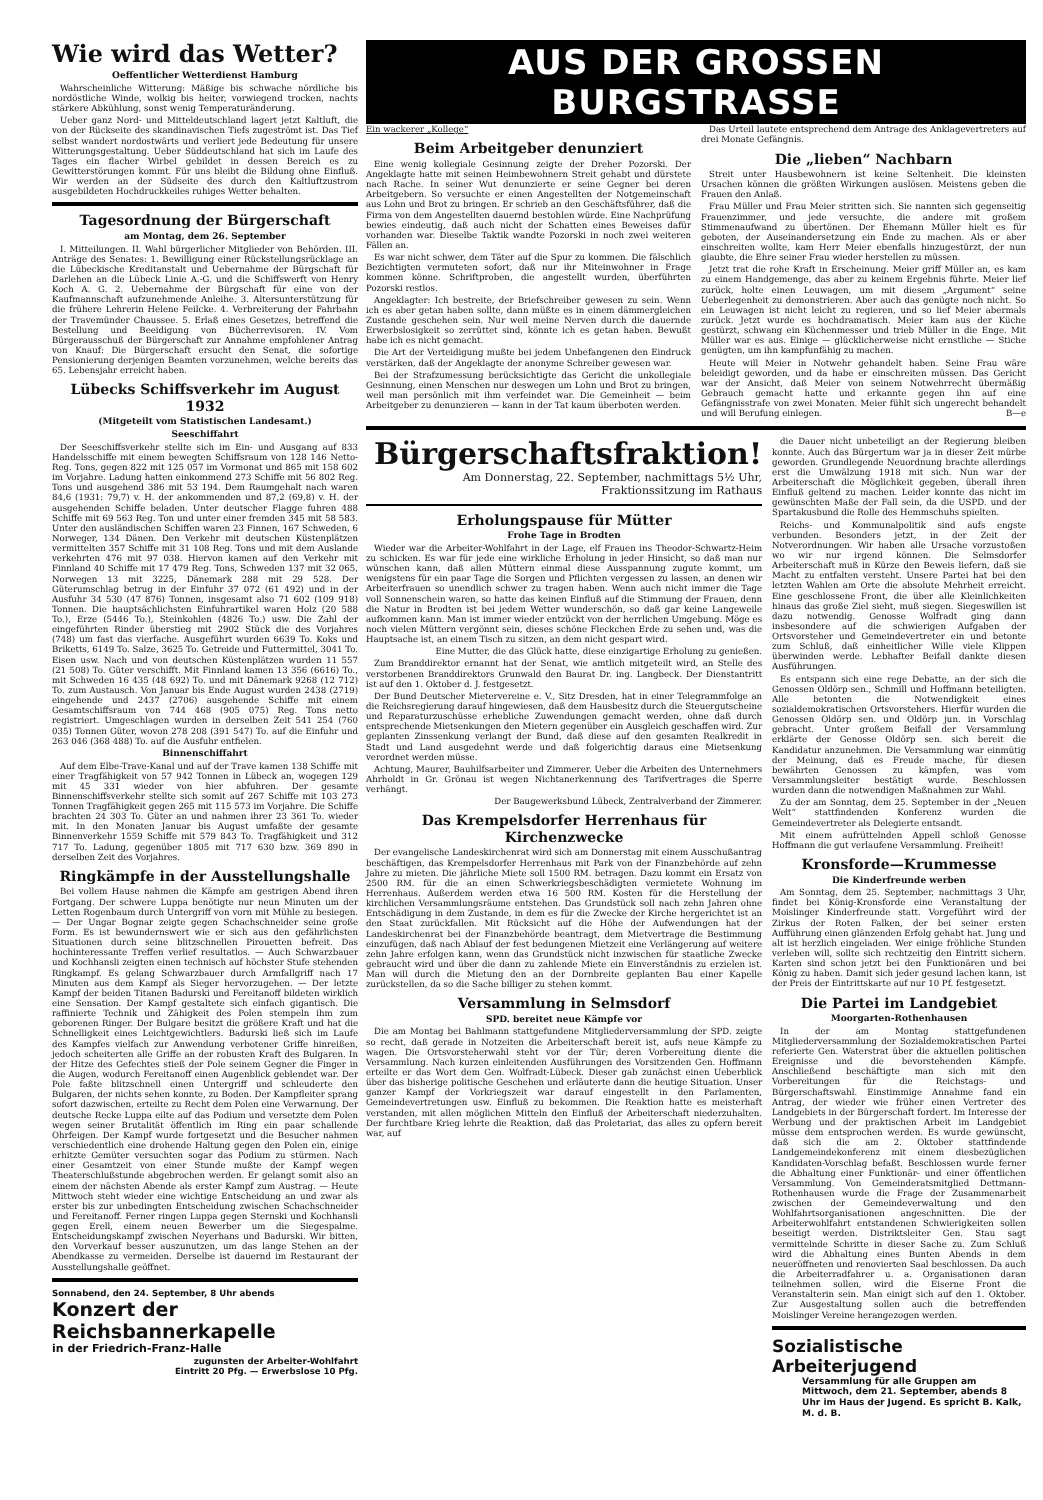Wie wird das Wetter?
Oeffentlicher Wetterdienst Hamburg
Wahrscheinliche Witterung: Mäßige bis schwache nördliche bis nordöstliche Winde, wolkig bis heiter, vorwiegend trocken, nachts stärkere Abkühlung, sonst wenig Temperaturänderung.
Ueber ganz Nord- und Mitteldeutschland lagert jetzt Kaltluft, die von der Rückseite des skandinavischen Tiefs zugeströmt ist. Das Tief selbst wandert nordostwärts und verliert jede Bedeutung für unsere Witterungsgestaltung. Ueber Süddeutschland hat sich im Laufe des Tages ein flacher Wirbel gebildet in dessen Bereich es zu Gewitterstörungen kommt. Für uns bleibt die Bildung ohne Einfluß. Wir werden an der Südseite des durch den Kaltluftzustrom ausgebildeten Hochdruckkeiles ruhiges Wetter behalten.
Tagesordnung der Bürgerschaft
am Montag, dem 26. September
I. Mitteilungen. II. Wahl bürgerlicher Mitglieder von Behörden. III. Anträge des Senates: 1. Bewilligung einer Rückstellungsrücklage an die Lübeckische Kreditanstalt und Uebernahme der Bürgschaft für Darlehen an die Lübeck Linie A.-G. und die Schiffswerft von Henry Koch A. G. 2. Uebernahme der Bürgschaft für eine von der Kaufmannschaft aufzunehmende Anleihe. 3. Altersunterstützung für die frühere Lehrerin Helene Feilcke. 4. Verbreiterung der Fahrbahn der Travemünder Chaussee. 5. Erlaß eines Gesetzes, betreffend die Bestellung und Beeidigung von Bücherrevisoren. IV. Vom Bürgerausschuß der Bürgerschaft zur Annahme empfohlener Antrag von Knauf: Die Bürgerschaft ersucht den Senat, die sofortige Pensionierung derjenigen Beamten vorzunehmen, welche bereits das 65. Lebensjahr erreicht haben.
Lübecks Schiffsverkehr im August 1932
(Mitgeteilt vom Statistischen Landesamt.)
Seeschiffahrt
Der Seeschiffsverkehr stellte sich im Ein- und Ausgang auf 833 Handelsschiffe mit einem bewegten Schiffsraum von 128 146 Netto-Reg. Tons, gegen 822 mit 125 057 im Vormonat und 865 mit 158 602 im Vorjahre. Ladung hatten einkommend 273 Schiffe mit 56 802 Reg. Tons und ausgehend 386 mit 53 194. Dem Raumgehalt nach waren 84,6 (1931: 79,7) v. H. der ankommenden und 87,2 (69,8) v. H. der ausgehenden Schiffe beladen. Unter deutscher Flagge fuhren 488 Schiffe mit 69 563 Reg. Ton und unter einer fremden 345 mit 58 583. Unter den ausländischen Schiffen waren 23 Finnen, 167 Schweden, 6 Norweger, 134 Dänen. Den Verkehr mit deutschen Küstenplätzen vermittelten 357 Schiffe mit 31 108 Reg. Tons und mit dem Auslande verkehrten 476 mit 97 038. Hiervon kamen auf den Verkehr mit Finnland 40 Schiffe mit 17 479 Reg. Tons, Schweden 137 mit 32 065, Norwegen 13 mit 3225, Dänemark 288 mit 29 528. Der Güterumschlag betrug in der Einfuhr 37 072 (61 492) und in der Ausfuhr 34 530 (47 876) Tonnen, insgesamt also 71 602 (109 918) Tonnen. Die hauptsächlichsten Einfuhrartikel waren Holz (20 588 To.), Erze (5446 To.), Steinkohlen (4826 To.) usw. Die Zahl der eingeführten Rinder überstieg mit 2902 Stück die des Vorjahres (748) um fast das vierfache. Ausgeführt wurden 6639 To. Koks und Briketts, 6149 To. Salze, 3625 To. Getreide und Futtermittel, 3041 To. Eisen usw. Nach und von deutschen Küstenplätzen wurden 11 557 (21 508) To. Güter verschifft. Mit Finnland kamen 13 356 (6616) To., mit Schweden 16 435 (48 692) To. und mit Dänemark 9268 (12 712) To. zum Austausch. Von Januar bis Ende August wurden 2438 (2719) eingehende und 2437 (2706) ausgehende Schiffe mit einem Gesamtschiffsraum von 744 468 (905 075) Reg. Tons netto registriert. Umgeschlagen wurden in derselben Zeit 541 254 (760 035) Tonnen Güter, wovon 278 208 (391 547) To. auf die Einfuhr und 263 046 (368 488) To. auf die Ausfuhr entfielen.
Binnenschiffahrt
Auf dem Elbe-Trave-Kanal und auf der Trave kamen 138 Schiffe mit einer Tragfähigkeit von 57 942 Tonnen in Lübeck an, wogegen 129 mit 45 331 wieder von hier abfuhren. Der gesamte Binnenschiffsverkehr stellte sich somit auf 267 Schiffe mit 103 273 Tonnen Tragfähigkeit gegen 265 mit 115 573 im Vorjahre. Die Schiffe brachten 24 303 To. Güter an und nahmen ihrer 23 361 To. wieder mit. In den Monaten Januar bis August umfaßte der gesamte Binnenverkehr 1559 Schiffe mit 579 843 To. Tragfähigkeit und 312 717 To. Ladung, gegenüber 1805 mit 717 630 bzw. 369 890 in derselben Zeit des Vorjahres.
Ringkämpfe in der Ausstellungshalle
Bei vollem Hause nahmen die Kämpfe am gestrigen Abend ihren Fortgang. Der schwere Luppa benötigte nur neun Minuten um der Letten Rogenbaum durch Untergriff von vorn mit Mühle zu besiegen. — Der Ungar Bognar zeigte gegen Schachschneider seine große Form. Es ist bewundernswert wie er sich aus den gefährlichsten Situationen durch seine blitzschnellen Pirouetten befreit. Das hochinteressante Treffen verlief resultatlos. — Auch Schwarzbauer und Kochhansli zeigten einen technisch auf höchster Stufe stehenden Ringkampf. Es gelang Schwarzbauer durch Armfallgriff nach 17 Minuten aus dem Kampf als Sieger hervorzugehen. — Der letzte Kampf der beiden Titanen Badurski und Fereitanoff bildeten wirklich eine Sensation. Der Kampf gestaltete sich einfach gigantisch. Die raffinierte Technik und Zähigkeit des Polen stempeln ihm zum geborenen Ringer. Der Bulgare besitzt die größere Kraft und hat die Schnelligkeit eines Leichtgewichtlers. Badurski ließ sich im Laufe des Kampfes vielfach zur Anwendung verbotener Griffe hinreißen, jedoch scheiterten alle Griffe an der robusten Kraft des Bulgaren. In der Hitze des Gefechtes stieß der Pole seinem Gegner die Finger in die Augen, wodurch Fereitanoff einen Augenblick geblendet war. Der Pole faßte blitzschnell einen Untergriff und schleuderte den Bulgaren, der nichts sehen konnte, zu Boden. Der Kampfleiter sprang sofort dazwischen, erteilte zu Recht dem Polen eine Verwarnung. Der deutsche Recke Luppa eilte auf das Podium und versetzte dem Polen wegen seiner Brutalität öffentlich im Ring ein paar schallende Ohrfeigen. Der Kampf wurde fortgesetzt und die Besucher nahmen verschiedentlich eine drohende Haltung gegen den Polen ein, einige erhitzte Gemüter versuchten sogar das Podium zu stürmen. Nach einer Gesamtzeit von einer Stunde mußte der Kampf wegen Theaterschlußstunde abgebrochen werden. Er gelangt somit also an einem der nächsten Abende als erster Kampf zum Austrag. — Heute Mittwoch steht wieder eine wichtige Entscheidung an und zwar als erster bis zur unbedingten Entscheidung zwischen Schachschneider und Fereitanoff. Ferner ringen Luppa gegen Sternski und Kochhansli gegen Erell, einem neuen Bewerber um die Siegespalme. Entscheidungskampf zwischen Neyerhans und Badurski. Wir bitten, den Vorverkauf besser auszunutzen, um das lange Stehen an der Abendkasse zu vermeiden. Derselbe ist dauernd im Restaurant der Ausstellungshalle geöffnet.
Sonnabend, den 24. September, 8 Uhr abends
Konzert der Reichsbannerkapelle
in der Friedrich-Franz-Halle
zugunsten der Arbeiter-Wohlfahrt
Eintritt 20 Pfg. — Erwerbslose 10 Pfg.
AUS DER GROSSEN BURGSTRASSE
Ein wackerer „Kollege“
Beim Arbeitgeber denunziert
Eine wenig kollegiale Gesinnung zeigte der Dreher Pozorski. Der Angeklagte hatte mit seinen Heimbewohnern Streit gehabt und dürstete nach Rache. In seiner Wut denunzierte er seine Gegner bei deren Arbeitgebern. So versuchte er einen Angestellten der Notgemeinschaft aus Lohn und Brot zu bringen. Er schrieb an den Geschäftsführer, daß die Firma von dem Angestellten dauernd bestohlen würde. Eine Nachprüfung bewies eindeutig, daß auch nicht der Schatten eines Beweises dafür vorhanden war. Dieselbe Taktik wandte Pozorski in noch zwei weiteren Fällen an.
Es war nicht schwer, dem Täter auf die Spur zu kommen. Die fälschlich Bezichtigten vermuteten sofort, daß nur ihr Miteinwohner in Frage kommen könne. Schriftproben, die angestellt wurden, überführten Pozorski restlos.
Angeklagter: Ich bestreite, der Briefschreiber gewesen zu sein. Wenn ich es aber getan haben sollte, dann müßte es in einem dämmergleichen Zustande geschehen sein. Nur weil meine Nerven durch die dauernde Erwerbslosigkeit so zerrüttet sind, könnte ich es getan haben. Bewußt habe ich es nicht gemacht.
Die Art der Verteidigung mußte bei jedem Unbefangenen den Eindruck verstärken, daß der Angeklagte der anonyme Schreiber gewesen war.
Bei der Strafzumessung berücksichtigte das Gericht die unkollegiale Gesinnung, einen Menschen nur deswegen um Lohn und Brot zu bringen, weil man persönlich mit ihm verfeindet war. Die Gemeinheit — beim Arbeitgeber zu denunzieren — kann in der Tat kaum überboten werden.
Das Urteil lautete entsprechend dem Antrage des Anklagevertreters auf drei Monate Gefängnis.
Die „lieben“ Nachbarn
Streit unter Hausbewohnern ist keine Seltenheit. Die kleinsten Ursachen können die größten Wirkungen auslösen. Meistens geben die Frauen den Anlaß.
Frau Müller und Frau Meier stritten sich. Sie nannten sich gegenseitig Frauenzimmer, und jede versuchte, die andere mit großem Stimmenaufwand zu übertönen. Der Ehemann Müller hielt es für geboten, der Auseinandersetzung ein Ende zu machen. Als er aber einschreiten wollte, kam Herr Meier ebenfalls hinzugestürzt, der nun glaubte, die Ehre seiner Frau wieder herstellen zu müssen.
Jetzt trat die rohe Kraft in Erscheinung. Meier griff Müller an, es kam zu einem Handgemenge, das aber zu keinem Ergebnis führte. Meier lief zurück, holte einen Leuwagen, um mit diesem „Argument“ seine Ueberlegenheit zu demonstrieren. Aber auch das genügte noch nicht. So ein Leuwagen ist nicht leicht zu regieren, und so lief Meier abermals zurück. Jetzt wurde es hochdramatisch. Meier kam aus der Küche gestürzt, schwang ein Küchenmesser und trieb Müller in die Enge. Mit Müller war es aus. Einige — glücklicherweise nicht ernstliche — Stiche genügten, um ihn kampfunfähig zu machen.
Heute will Meier in Notwehr gehandelt haben. Seine Frau wäre beleidigt geworden, und da habe er einschreiten müssen. Das Gericht war der Ansicht, daß Meier von seinem Notwehrrecht übermäßig Gebrauch gemacht hatte und erkannte gegen ihn auf eine Gefängnisstrafe von zwei Monaten. Meier fühlt sich ungerecht behandelt und will Berufung einlegen. B—e
Bürgerschaftsfraktion!
Am Donnerstag, 22. September, nachmittags 5½ Uhr, Fraktionssitzung im Rathaus
Erholungspause für Mütter
Frohe Tage in Brodten
Wieder war die Arbeiter-Wohlfahrt in der Lage, elf Frauen ins Theodor-Schwartz-Heim zu schicken. Es war für jede eine wirkliche Erholung in jeder Hinsicht, so daß man nur wünschen kann, daß allen Müttern einmal diese Ausspannung zugute kommt, um wenigstens für ein paar Tage die Sorgen und Pflichten vergessen zu lassen, an denen wir Arbeiterfrauen so unendlich schwer zu tragen haben. Wenn auch nicht immer die Tage voll Sonnenschein waren, so hatte das keinen Einfluß auf die Stimmung der Frauen, denn die Natur in Brodten ist bei jedem Wetter wunderschön, so daß gar keine Langeweile aufkommen kann. Man ist immer wieder entzückt von der herrlichen Umgebung. Möge es noch vielen Müttern vergönnt sein, dieses schöne Fleckchen Erde zu sehen und, was die Hauptsache ist, an einem Tisch zu sitzen, an dem nicht gespart wird.
Eine Mutter, die das Glück hatte, diese einzigartige Erholung zu genießen.
Zum Branddirektor ernannt hat der Senat, wie amtlich mitgeteilt wird, an Stelle des verstorbenen Branddirektors Grunwald den Baurat Dr. ing. Langbeck. Der Dienstantritt ist auf den 1. Oktober d. J. festgesetzt.
Der Bund Deutscher Mietervereine e. V., Sitz Dresden, hat in einer Telegrammfolge an die Reichsregierung darauf hingewiesen, daß dem Hausbesitz durch die Steuergutscheine und Reparaturzuschüsse erhebliche Zuwendungen gemacht werden, ohne daß durch entsprechende Mietsenkungen den Mietern gegenüber ein Ausgleich geschaffen wird. Zur geplanten Zinssenkung verlangt der Bund, daß diese auf den gesamten Realkredit in Stadt und Land ausgedehnt werde und daß folgerichtig daraus eine Mietsenkung verordnet werden müsse.
Achtung, Maurer, Bauhilfsarbeiter und Zimmerer. Ueber die Arbeiten des Unternehmers Ahrholdt in Gr. Grönau ist wegen Nichtanerkennung des Tarifvertrages die Sperre verhängt.
Der Baugewerksbund Lübeck, Zentralverband der Zimmerer.
Das Krempelsdorfer Herrenhaus für Kirchenzwecke
Der evangelische Landeskirchenrat wird sich am Donnerstag mit einem Ausschußantrag beschäftigen, das Krempelsdorfer Herrenhaus mit Park von der Finanzbehörde auf zehn Jahre zu mieten. Die jährliche Miete soll 1500 RM. betragen. Dazu kommt ein Ersatz von 2500 RM. für die an einen Schwerkriegsbeschädigten vermietete Wohnung im Herrenhaus. Außerdem werden etwa 16 500 RM. Kosten für die Herstellung der kirchlichen Versammlungsräume entstehen. Das Grundstück soll nach zehn Jahren ohne Entschädigung in dem Zustande, in dem es für die Zwecke der Kirche hergerichtet ist an den Staat zurückfallen. Mit Rücksicht auf die Höhe der Aufwendungen hat der Landeskirchenrat bei der Finanzbehörde beantragt, dem Mietvertrage die Bestimmung einzufügen, daß nach Ablauf der fest bedungenen Mietzeit eine Verlängerung auf weitere zehn Jahre erfolgen kann, wenn das Grundstück nicht inzwischen für staatliche Zwecke gebraucht wird und über die dann zu zahlende Miete ein Einverständnis zu erzielen ist. Man will durch die Mietung den an der Dornbreite geplanten Bau einer Kapelle zurückstellen, da so die Sache billiger zu stehen kommt.
Versammlung in Selmsdorf
SPD. bereitet neue Kämpfe vor
Die am Montag bei Bahlmann stattgefundene Mitgliederversammlung der SPD. zeigte so recht, daß gerade in Notzeiten die Arbeiterschaft bereit ist, aufs neue Kämpfe zu wagen. Die Ortsvorsteherwahl steht vor der Tür; deren Vorbereitung diente die Versammlung. Nach kurzen einleitenden Ausführungen des Vorsitzenden Gen. Hoffmann erteilte er das Wort dem Gen. Wolfradt-Lübeck. Dieser gab zunächst einen Ueberblick über das bisherige politische Geschehen und erläuterte dann die heutige Situation. Unser ganzer Kampf der Vorkriegszeit war darauf eingestellt in den Parlamenten, Gemeindevertretungen usw. Einfluß zu bekommen. Die Reaktion hatte es meisterhaft verstanden, mit allen möglichen Mitteln den Einfluß der Arbeiterschaft niederzuhalten. Der furchtbare Krieg lehrte die Reaktion, daß das Proletariat, das alles zu opfern bereit war, auf
die Dauer nicht unbeteiligt an der Regierung bleiben konnte. Auch das Bürgertum war ja in dieser Zeit mürbe geworden. Grundlegende Neuordnung brachte allerdings erst die Umwälzung 1918 mit sich. Nun war der Arbeiterschaft die Möglichkeit gegeben, überall ihren Einfluß geltend zu machen. Leider konnte das nicht im gewünschten Maße der Fall sein, da die USPD. und der Spartakusbund die Rolle des Hemmschuhs spielten.
Reichs- und Kommunalpolitik sind aufs engste verbunden. Besonders jetzt, in der Zeit der Notverordnungen. Wir haben alle Ursache vorzustoßen wo wir nur irgend können. Die Selmsdorfer Arbeiterschaft muß in Kürze den Beweis liefern, daß sie Macht zu entfalten versteht. Unsere Partei hat bei den letzten Wahlen am Orte die absolute Mehrheit erreicht. Eine geschlossene Front, die über alle Kleinlichkeiten hinaus das große Ziel sieht, muß siegen. Siegeswillen ist dazu notwendig. Genosse Wolfradt ging dann insbesondere auf die schwierigen Aufgaben der Ortsvorsteher und Gemeindevertreter ein und betonte zum Schluß, daß einheitlicher Wille viele Klippen überwinden werde. Lebhafter Beifall dankte diesen Ausführungen.
Es entspann sich eine rege Debatte, an der sich die Genossen Oldörp sen., Schmill und Hoffmann beteiligten. Alle betonten die Notwendigkeit eines sozialdemokratischen Ortsvorstehers. Hierfür wurden die Genossen Oldörp sen. und Oldörp jun. in Vorschlag gebracht. Unter großem Beifall der Versammlung erklärte der Genosse Oldörp sen. sich bereit die Kandidatur anzunehmen. Die Versammlung war einmütig der Meinung, daß es Freude mache, für diesen bewährten Genossen zu kämpfen, was vom Versammlungsleiter bestätigt wurde. Beschlossen wurden dann die notwendigen Maßnahmen zur Wahl.
Zu der am Sonntag, dem 25. September in der „Neuen Welt“ stattfindenden Konferenz wurden die Gemeindevertreter als Delegierte entsandt.
Mit einem aufrüttelnden Appell schloß Genosse Hoffmann die gut verlaufene Versammlung. Freiheit!
Kronsforde—Krummesse
Die Kinderfreunde werben
Am Sonntag, dem 25. September, nachmittags 3 Uhr, findet bei König-Kronsforde eine Veranstaltung der Moislinger Kinderfreunde statt. Vorgeführt wird der Zirkus der Roten Falken, der bei seiner ersten Aufführung einen glänzenden Erfolg gehabt hat. Jung und alt ist herzlich eingeladen. Wer einige fröhliche Stunden verleben will, sollte sich rechtzeitig den Eintritt sichern. Karten sind schon jetzt bei den Funktionären und bei König zu haben. Damit sich jeder gesund lachen kann, ist der Preis der Eintrittskarte auf nur 10 Pf. festgesetzt.
Die Partei im Landgebiet
Moorgarten-Rothenhausen
In der am Montag stattgefundenen Mitgliederversammlung der Sozialdemokratischen Partei referierte Gen. Waterstrat über die aktuellen politischen Ereignisse und die bevorstehenden Kämpfe. Anschließend beschäftigte man sich mit den Vorbereitungen für die Reichstags- und Bürgerschaftswahl. Einstimmige Annahme fand ein Antrag, der wieder wie früher einen Vertreter des Landgebiets in der Bürgerschaft fordert. Im Interesse der Werbung und der praktischen Arbeit im Landgebiet müsse dem entsprochen werden. Es wurde gewünscht, daß sich die am 2. Oktober stattfindende Landgemeindekonferenz mit einem diesbezüglichen Kandidaten-Vorschlag befaßt. Beschlossen wurde ferner die Abhaltung einer Funktionär- und einer öffentlichen Versammlung. Von Gemeinderatsmitglied Dettmann-Rothenhausen wurde die Frage der Zusammenarbeit zwischen der Gemeindeverwaltung und den Wohlfahrtsorganisationen angeschnitten. Die der Arbeiterwohlfahrt entstandenen Schwierigkeiten sollen beseitigt werden. Distriktsleiter Gen. Stau sagt vermittelnde Schritte in dieser Sache zu. Zum Schluß wird die Abhaltung eines Bunten Abends in dem neueröffneten und renovierten Saal beschlossen. Da auch die Arbeiterradfahrer u. a. Organisationen daran teilnehmen sollen, wird die Eiserne Front die Veranstalterin sein. Man einigt sich auf den 1. Oktober. Zur Ausgestaltung sollen auch die betreffenden Moislinger Vereine herangezogen werden.
Sozialistische Arbeiterjugend
Versammlung für alle Gruppen am Mittwoch, dem 21. September, abends 8 Uhr im Haus der Jugend. Es spricht B. Kalk, M. d. B.